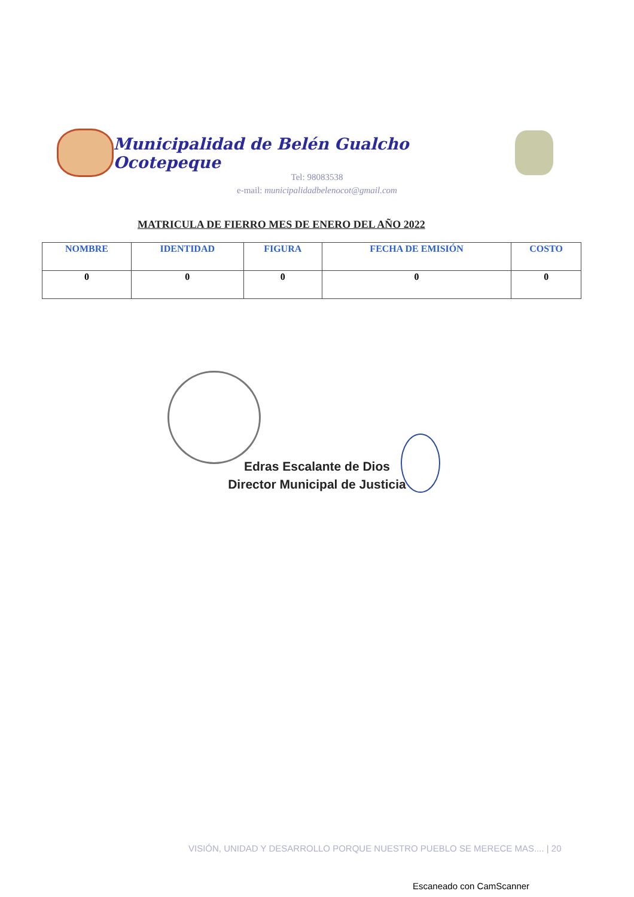Municipalidad de Belén Gualcho Ocotepeque
Tel: 98083538
e-mail: municipalidadbelenocot@gmail.com
MATRICULA DE FIERRO MES DE ENERO DEL AÑO 2022
| NOMBRE | IDENTIDAD | FIGURA | FECHA DE EMISIÓN | COSTO |
| --- | --- | --- | --- | --- |
| 0 | 0 | 0 | 0 | 0 |
Edras Escalante de Dios
Director Municipal de Justicia
VISIÓN, UNIDAD Y DESARROLLO PORQUE NUESTRO PUEBLO SE MERECE MAS.... | 20
Escaneado con CamScanner